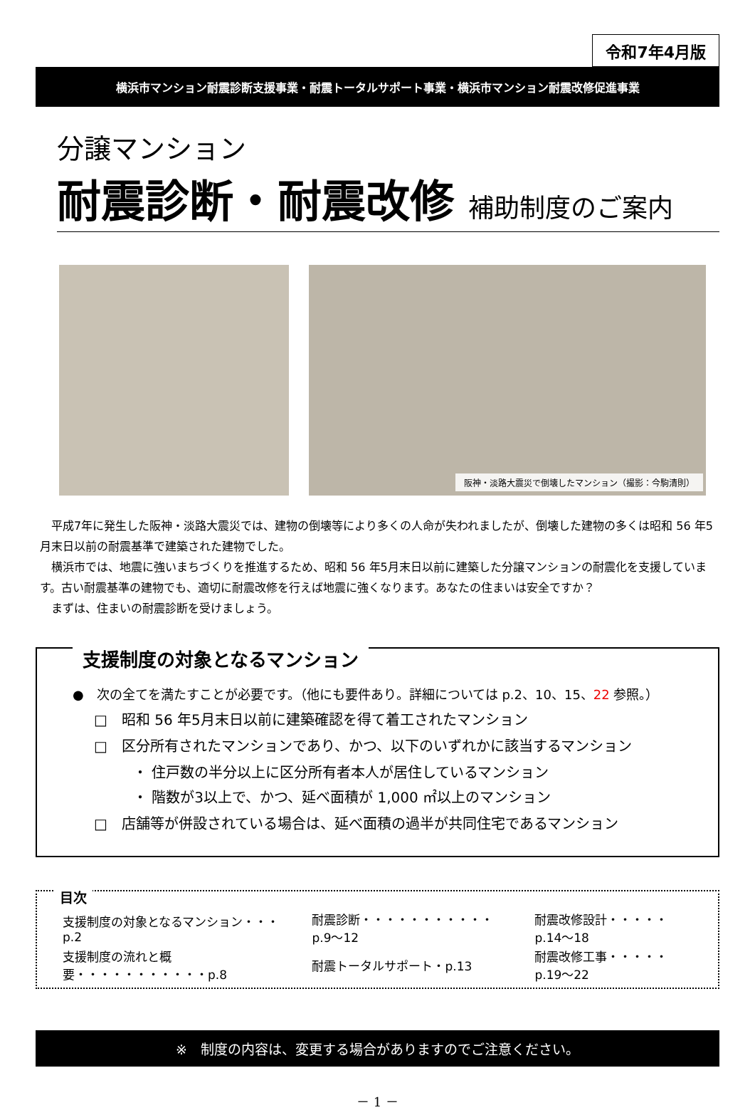令和7年4月版
横浜市マンション耐震診断支援事業・耐震トータルサポート事業・横浜市マンション耐震改修促進事業
分譲マンション
耐震診断・耐震改修 補助制度のご案内
阪神・淡路大震災で倒壊したマンション（撮影：今駒清則）
　平成7年に発生した阪神・淡路大震災では、建物の倒壊等により多くの人命が失われましたが、倒壊した建物の多くは昭和 56 年5月末日以前の耐震基準で建築された建物でした。
　横浜市では、地震に強いまちづくりを推進するため、昭和 56 年5月末日以前に建築した分譲マンションの耐震化を支援しています。古い耐震基準の建物でも、適切に耐震改修を行えば地震に強くなります。あなたの住まいは安全ですか？
　まずは、住まいの耐震診断を受けましょう。
支援制度の対象となるマンション
●　次の全てを満たすことが必要です。（他にも要件あり。詳細については p.2、10、15、22 参照。）
□　昭和 56 年5月末日以前に建築確認を得て着工されたマンション
□　区分所有されたマンションであり、かつ、以下のいずれかに該当するマンション
・ 住戸数の半分以上に区分所有者本人が居住しているマンション
・ 階数が3以上で、かつ、延べ面積が 1,000 ㎡以上のマンション
□　店舗等が併設されている場合は、延べ面積の過半が共同住宅であるマンション
目次
| 支援制度の対象となるマンション・・・p.2 | 耐震診断・・・・・・・・・・・p.9～12 | 耐震改修設計・・・・・p.14～18 |
| 支援制度の流れと概要・・・・・・・・・・・p.8 | 耐震トータルサポート・p.13 | 耐震改修工事・・・・・p.19～22 |
※　制度の内容は、変更する場合がありますのでご注意ください。
－ 1 －